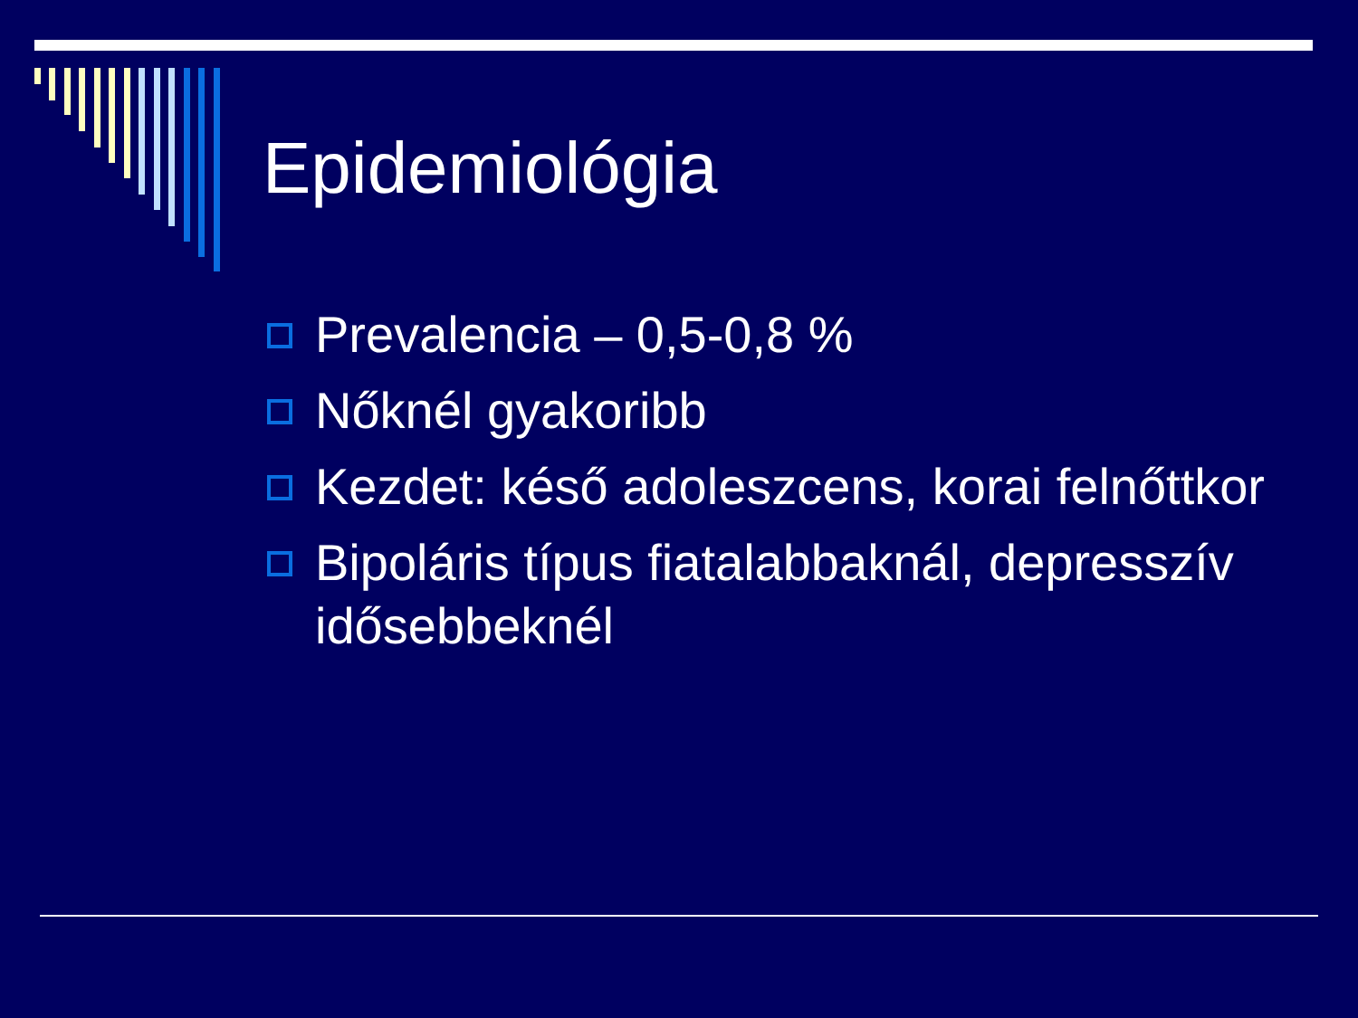Epidemiológia
Prevalencia – 0,5-0,8 %
Nőknél gyakoribb
Kezdet: késő adoleszcens, korai felnőttkor
Bipoláris típus fiatalabbaknál, depresszív idősebbeknél